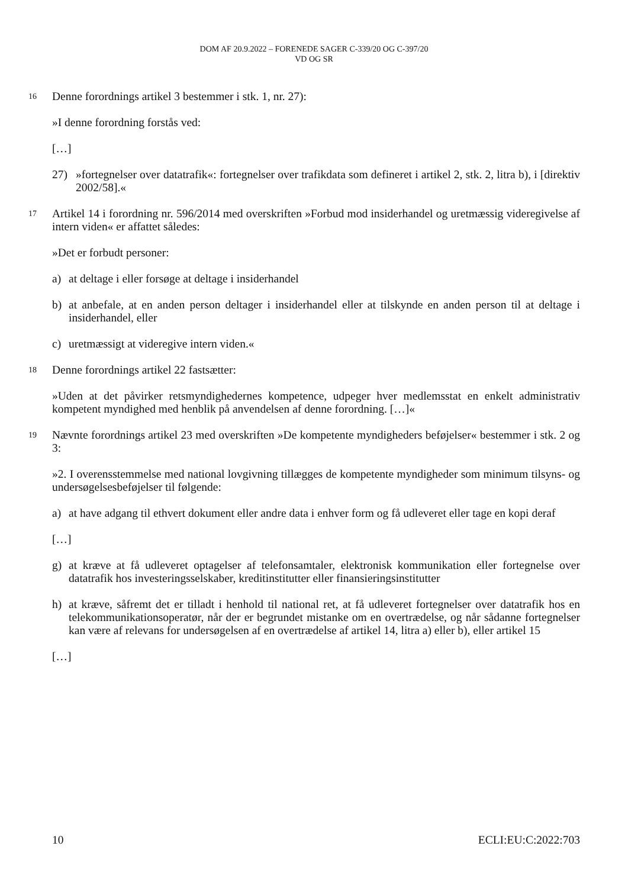DOM AF 20.9.2022 – FORENEDE SAGER C-339/20 OG C-397/20
VD OG SR
16 Denne forordnings artikel 3 bestemmer i stk. 1, nr. 27):
»I denne forordning forstås ved:
[…]
27) »fortegnelser over datatrafik«: fortegnelser over trafikdata som defineret i artikel 2, stk. 2, litra b), i [direktiv 2002/58].«
17 Artikel 14 i forordning nr. 596/2014 med overskriften »Forbud mod insiderhandel og uretmæssig videregivelse af intern viden« er affattet således:
»Det er forbudt personer:
a) at deltage i eller forsøge at deltage i insiderhandel
b) at anbefale, at en anden person deltager i insiderhandel eller at tilskynde en anden person til at deltage i insiderhandel, eller
c) uretmæssigt at videregive intern viden.«
18 Denne forordnings artikel 22 fastsætter:
»Uden at det påvirker retsmyndighedernes kompetence, udpeger hver medlemsstat en enkelt administrativ kompetent myndighed med henblik på anvendelsen af denne forordning. […]«
19 Nævnte forordnings artikel 23 med overskriften »De kompetente myndigheders beføjelser« bestemmer i stk. 2 og 3:
»2. I overensstemmelse med national lovgivning tillægges de kompetente myndigheder som minimum tilsyns- og undersøgelsesbeføjelser til følgende:
a) at have adgang til ethvert dokument eller andre data i enhver form og få udleveret eller tage en kopi deraf
[…]
g) at kræve at få udleveret optagelser af telefonsamtaler, elektronisk kommunikation eller fortegnelse over datatrafik hos investeringsselskaber, kreditinstitutter eller finansieringsinstitutter
h) at kræve, såfremt det er tilladt i henhold til national ret, at få udleveret fortegnelser over datatrafik hos en telekommunikationsoperatør, når der er begrundet mistanke om en overtrædelse, og når sådanne fortegnelser kan være af relevans for undersøgelsen af en overtrædelse af artikel 14, litra a) eller b), eller artikel 15
[…]
10 ECLI:EU:C:2022:703